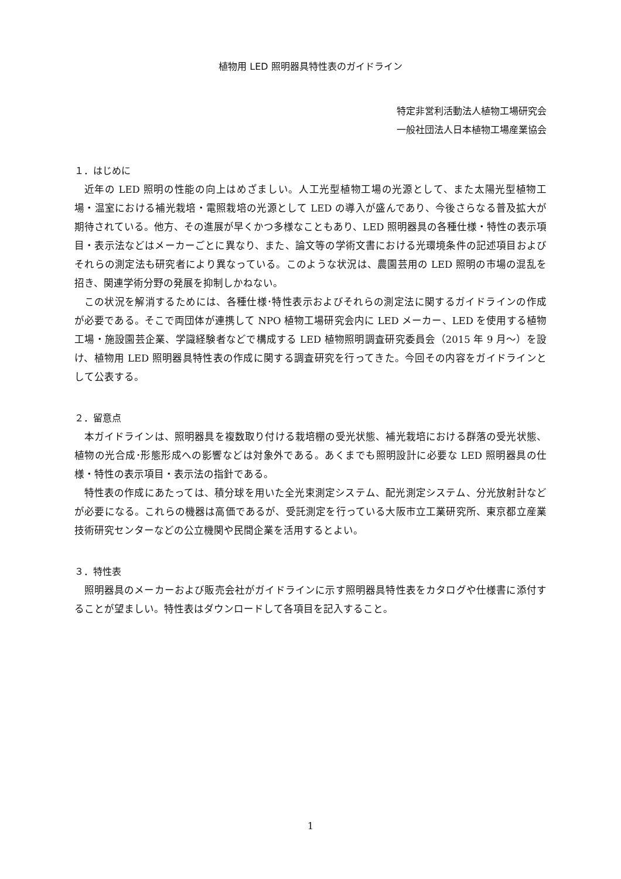植物用 LED 照明器具特性表のガイドライン
特定非営利活動法人植物工場研究会
一般社団法人日本植物工場産業協会
１．はじめに
近年の LED 照明の性能の向上はめざましい。人工光型植物工場の光源として、また太陽光型植物工場・温室における補光栽培・電照栽培の光源として LED の導入が盛んであり、今後さらなる普及拡大が期待されている。他方、その進展が早くかつ多様なこともあり、LED 照明器具の各種仕様・特性の表示項目・表示法などはメーカーごとに異なり、また、論文等の学術文書における光環境条件の記述項目およびそれらの測定法も研究者により異なっている。このような状況は、農園芸用の LED 照明の市場の混乱を招き、関連学術分野の発展を抑制しかねない。
この状況を解消するためには、各種仕様･特性表示およびそれらの測定法に関するガイドラインの作成が必要である。そこで両団体が連携して NPO 植物工場研究会内に LED メーカー、LED を使用する植物工場・施設園芸企業、学識経験者などで構成する LED 植物照明調査研究委員会（2015 年 9 月～）を設け、植物用 LED 照明器具特性表の作成に関する調査研究を行ってきた。今回その内容をガイドラインとして公表する。
２．留意点
本ガイドラインは、照明器具を複数取り付ける栽培棚の受光状態、補光栽培における群落の受光状態、植物の光合成･形態形成への影響などは対象外である。あくまでも照明設計に必要な LED 照明器具の仕様・特性の表示項目・表示法の指針である。
特性表の作成にあたっては、積分球を用いた全光束測定システム、配光測定システム、分光放射計などが必要になる。これらの機器は高価であるが、受託測定を行っている大阪市立工業研究所、東京都立産業技術研究センターなどの公立機関や民間企業を活用するとよい。
３．特性表
照明器具のメーカーおよび販売会社がガイドラインに示す照明器具特性表をカタログや仕様書に添付することが望ましい。特性表はダウンロードして各項目を記入すること。
1